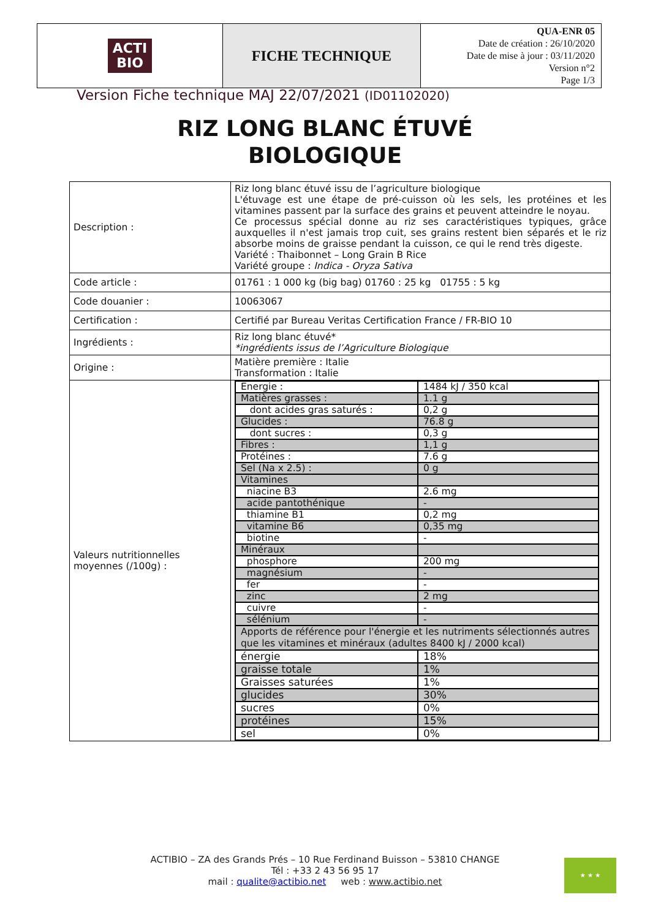| ACTI BIO | FICHE TECHNIQUE | QUA-ENR 05 Date de création : 26/10/2020 Date de mise à jour : 03/11/2020 Version n°2 Page 1/3 |
Version Fiche technique MAJ 22/07/2021 (ID01102020)
RIZ LONG BLANC ÉTUVÉ
BIOLOGIQUE
| Description : | Riz long blanc étuvé issu de l’agriculture biologique L'étuvage est une étape de pré-cuisson où les sels, les protéines et les vitamines passent par la surface des grains et peuvent atteindre le noyau. Ce processus spécial donne au riz ses caractéristiques typiques, grâce auxquelles il n'est jamais trop cuit, ses grains restent bien séparés et le riz absorbe moins de graisse pendant la cuisson, ce qui le rend très digeste. Variété : Thaibonnet – Long Grain B Rice Variété groupe : Indica - Oryza Sativa |
| Code article : | 01761 : 1 000 kg (big bag) 01760 : 25 kg 01755 : 5 kg |
| Code douanier : | 10063067 |
| Certification : | Certifié par Bureau Veritas Certification France / FR-BIO 10 |
| Ingrédients : | Riz long blanc étuvé* *ingrédients issus de l’Agriculture Biologique |
| Origine : | Matière première : Italie Transformation : Italie |
| Valeurs nutritionnelles moyennes (/100g) : | / Energie : / 1484 kJ / 350 kcal / / Matières grasses : / 1.1 g / / dont acides gras saturés : / 0,2 g / / Glucides : / 76.8 g / / dont sucres : / 0,3 g / / Fibres : / 1,1 g / / Protéines : / 7.6 g / / Sel (Na x 2.5) : / 0 g / / Vitamines / / / niacine B3 / 2.6 mg / / acide pantothénique / - / / thiamine B1 / 0,2 mg / / vitamine B6 / 0,35 mg / / biotine / - / / Minéraux / / / phosphore / 200 mg / / magnésium / - / / fer / - / / zinc / 2 mg / / cuivre / - / / sélénium / - / / Apports de référence pour l'énergie et les nutriments sélectionnés autres que les vitamines et minéraux (adultes 8400 kJ / 2000 kcal) / / / énergie / 18% / / graisse totale / 1% / / Graisses saturées / 1% / / glucides / 30% / / sucres / 0% / / protéines / 15% / / sel / 0% / |
ACTIBIO – ZA des Grands Prés – 10 Rue Ferdinand Buisson – 53810 CHANGE
Tél : +33 2 43 56 95 17
mail : qualite@actibio.net web : www.actibio.net
★ ★ ★